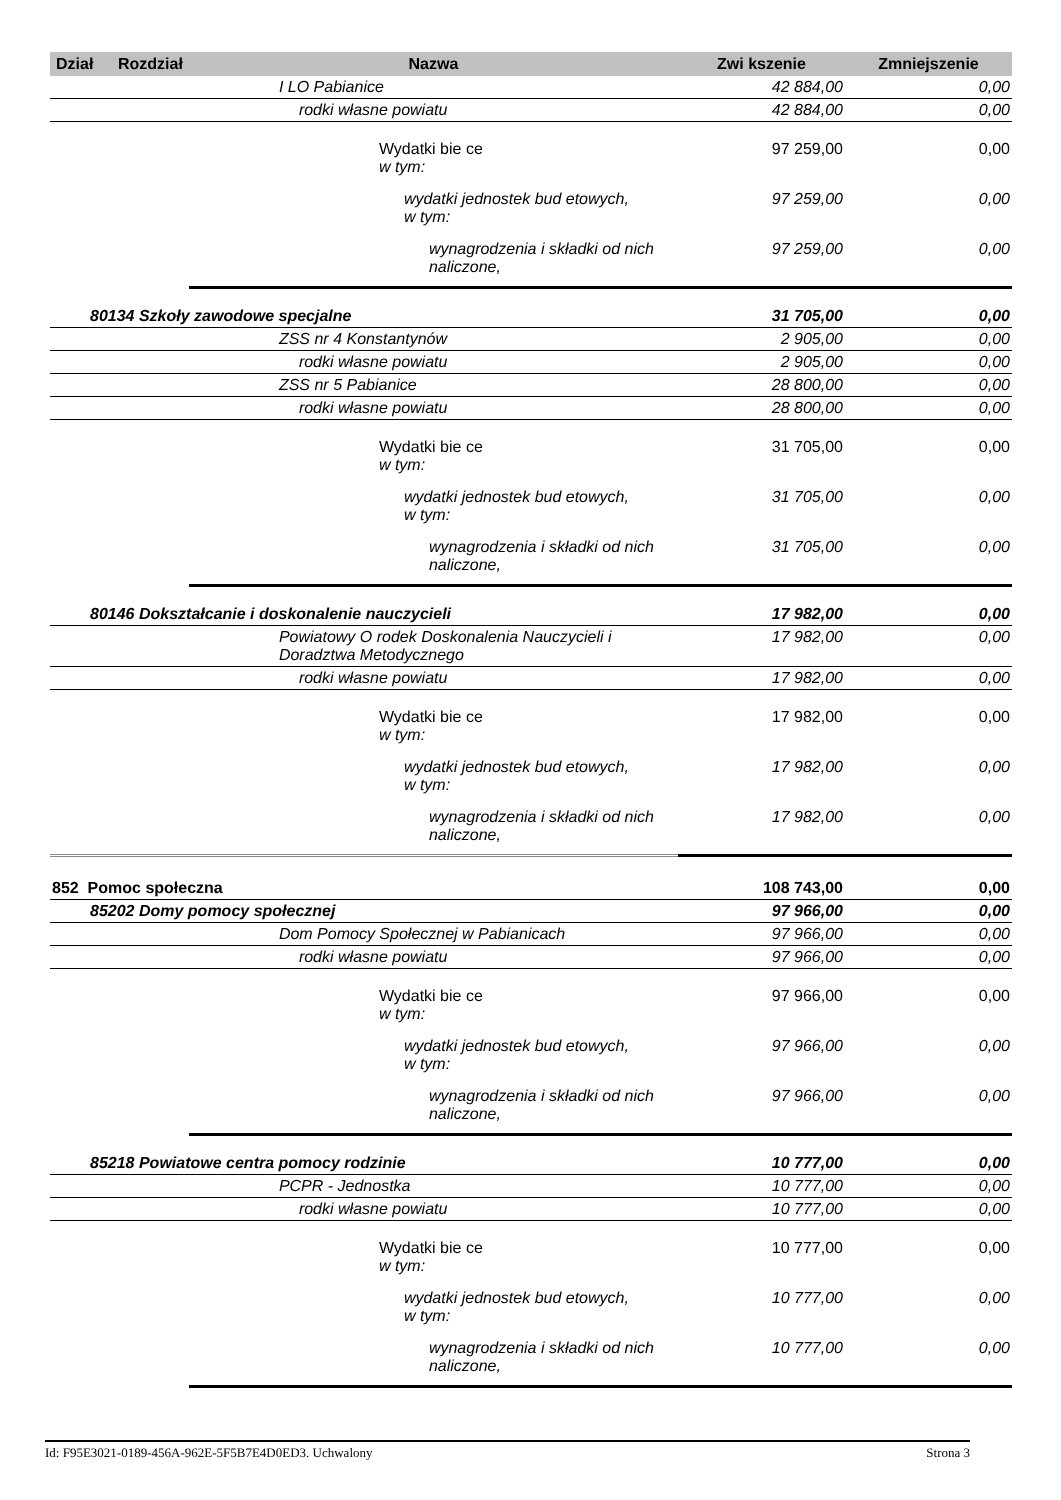| Dział | Rozdział | Nazwa | Zwi kszenie | Zmniejszenie |
| --- | --- | --- | --- | --- |
| | | I LO Pabianice | 42 884,00 | 0,00 |
| | | rodki własne powiatu | 42 884,00 | 0,00 |
| | | Wydatki bie ce w tym: | 97 259,00 | 0,00 |
| | | wydatki jednostek bud etowych, w tym: | 97 259,00 | 0,00 |
| | | wynagrodzenia i składki od nich naliczone, | 97 259,00 | 0,00 |
| 80134 Szkoły zawodowe specjalne | | | 31 705,00 | 0,00 |
| | | ZSS nr 4 Konstantynów | 2 905,00 | 0,00 |
| | | rodki własne powiatu | 2 905,00 | 0,00 |
| | | ZSS nr 5 Pabianice | 28 800,00 | 0,00 |
| | | rodki własne powiatu | 28 800,00 | 0,00 |
| | | Wydatki bie ce w tym: | 31 705,00 | 0,00 |
| | | wydatki jednostek bud etowych, w tym: | 31 705,00 | 0,00 |
| | | wynagrodzenia i składki od nich naliczone, | 31 705,00 | 0,00 |
| 80146 Dokształcanie i doskonalenie nauczycieli | | | 17 982,00 | 0,00 |
| | | Powiatowy O rodek Doskonalenia Nauczycieli i Doradztwa Metodycznego | 17 982,00 | 0,00 |
| | | rodki własne powiatu | 17 982,00 | 0,00 |
| | | Wydatki bie ce w tym: | 17 982,00 | 0,00 |
| | | wydatki jednostek bud etowych, w tym: | 17 982,00 | 0,00 |
| | | wynagrodzenia i składki od nich naliczone, | 17 982,00 | 0,00 |
| 852 Pomoc społeczna | | | 108 743,00 | 0,00 |
| 85202 Domy pomocy społecznej | | | 97 966,00 | 0,00 |
| | | Dom Pomocy Społecznej w Pabianicach | 97 966,00 | 0,00 |
| | | rodki własne powiatu | 97 966,00 | 0,00 |
| | | Wydatki bie ce w tym: | 97 966,00 | 0,00 |
| | | wydatki jednostek bud etowych, w tym: | 97 966,00 | 0,00 |
| | | wynagrodzenia i składki od nich naliczone, | 97 966,00 | 0,00 |
| 85218 Powiatowe centra pomocy rodzinie | | | 10 777,00 | 0,00 |
| | | PCPR - Jednostka | 10 777,00 | 0,00 |
| | | rodki własne powiatu | 10 777,00 | 0,00 |
| | | Wydatki bie ce w tym: | 10 777,00 | 0,00 |
| | | wydatki jednostek bud etowych, w tym: | 10 777,00 | 0,00 |
| | | wynagrodzenia i składki od nich naliczone, | 10 777,00 | 0,00 |
Id: F95E3021-0189-456A-962E-5F5B7E4D0ED3. Uchwalony Strona 3